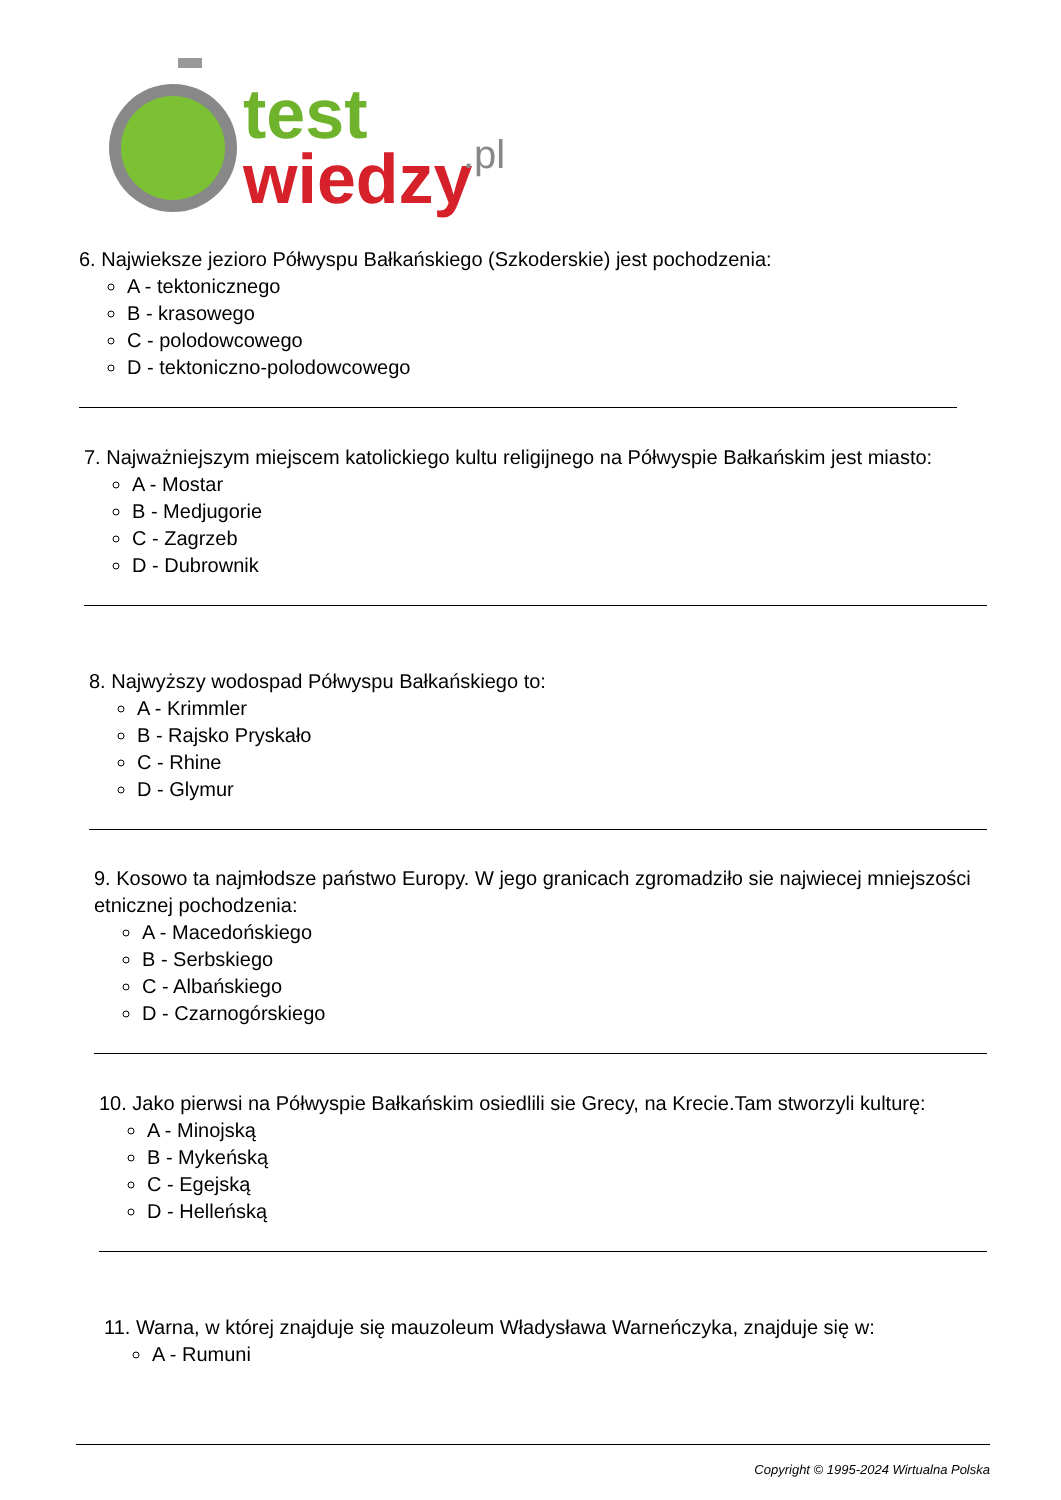test
wiedzy
.pl
6. Najwieksze jezioro Półwyspu Bałkańskiego (Szkoderskie) jest pochodzenia:
A - tektonicznego
B - krasowego
C - polodowcowego
D - tektoniczno-polodowcowego
7. Najważniejszym miejscem katolickiego kultu religijnego na Półwyspie Bałkańskim jest miasto:
A - Mostar
B - Medjugorie
C - Zagrzeb
D - Dubrownik
8. Najwyższy wodospad Półwyspu Bałkańskiego to:
A - Krimmler
B - Rajsko Pryskało
C - Rhine
D - Glymur
9. Kosowo ta najmłodsze państwo Europy. W jego granicach zgromadziło sie najwiecej mniejszości etnicznej pochodzenia:
A - Macedońskiego
B - Serbskiego
C - Albańskiego
D - Czarnogórskiego
10. Jako pierwsi na Półwyspie Bałkańskim osiedlili sie Grecy, na Krecie.Tam stworzyli kulturę:
A - Minojską
B - Mykeńską
C - Egejską
D - Helleńską
11. Warna, w której znajduje się mauzoleum Władysława Warneńczyka, znajduje się w:
A - Rumuni
Copyright © 1995-2024 Wirtualna Polska